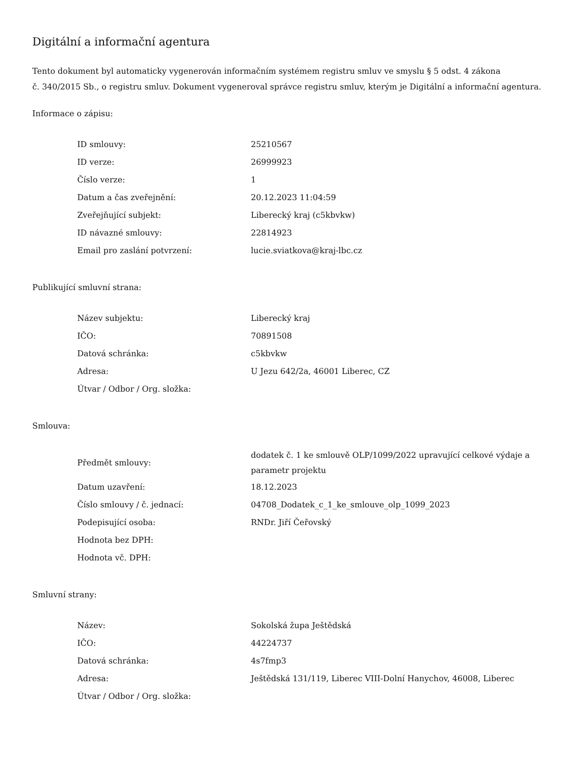Digitální a informační agentura
Tento dokument byl automaticky vygenerován informačním systémem registru smluv ve smyslu § 5 odst. 4 zákona
č. 340/2015 Sb., o registru smluv. Dokument vygeneroval správce registru smluv, kterým je Digitální a informační agentura.
Informace o zápisu:
| ID smlouvy: | 25210567 |
| ID verze: | 26999923 |
| Číslo verze: | 1 |
| Datum a čas zveřejnění: | 20.12.2023 11:04:59 |
| Zveřejňující subjekt: | Liberecký kraj (c5kbvkw) |
| ID návazné smlouvy: | 22814923 |
| Email pro zaslání potvrzení: | lucie.sviatkova@kraj-lbc.cz |
Publikující smluvní strana:
| Název subjektu: | Liberecký kraj |
| IČO: | 70891508 |
| Datová schránka: | c5kbvkw |
| Adresa: | U Jezu 642/2a, 46001 Liberec, CZ |
| Útvar / Odbor / Org. složka: | |
Smlouva:
| Předmět smlouvy: | dodatek č. 1 ke smlouvě OLP/1099/2022 upravující celkové výdaje a parametr projektu |
| Datum uzavření: | 18.12.2023 |
| Číslo smlouvy / č. jednací: | 04708_Dodatek_c_1_ke_smlouve_olp_1099_2023 |
| Podepisující osoba: | RNDr. Jiří Čeřovský |
| Hodnota bez DPH: | |
| Hodnota vč. DPH: | |
Smluvní strany:
| Název: | Sokolská župa Ještědská |
| IČO: | 44224737 |
| Datová schránka: | 4s7fmp3 |
| Adresa: | Ještědská 131/119, Liberec VIII-Dolní Hanychov, 46008, Liberec |
| Útvar / Odbor / Org. složka: | |